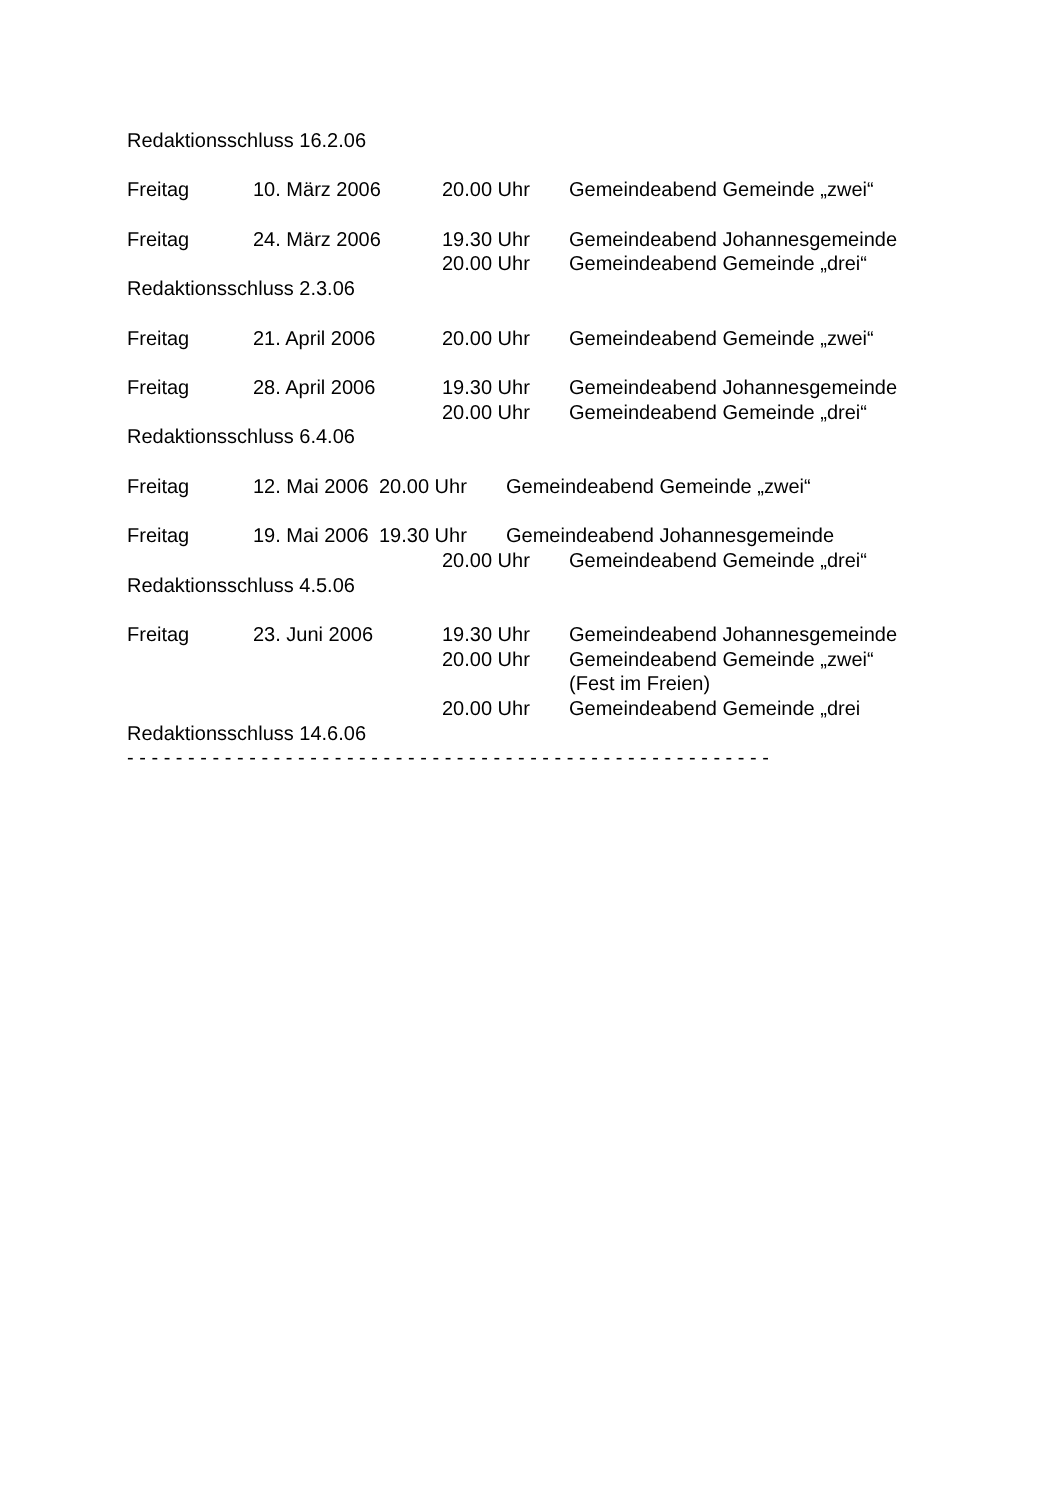Redaktionsschluss 16.2.06
Freitag 10. März 2006 20.00 Uhr Gemeindeabend Gemeinde „zwei“
Freitag 24. März 2006 19.30 Uhr Gemeindeabend Johannesgemeinde
20.00 Uhr Gemeindeabend Gemeinde „drei“
Redaktionsschluss 2.3.06
Freitag 21. April 2006 20.00 Uhr Gemeindeabend Gemeinde „zwei“
Freitag 28. April 2006 19.30 Uhr Gemeindeabend Johannesgemeinde
20.00 Uhr Gemeindeabend Gemeinde „drei“
Redaktionsschluss 6.4.06
Freitag 12. Mai 2006 20.00 Uhr Gemeindeabend Gemeinde „zwei“
Freitag 19. Mai 2006 19.30 Uhr Gemeindeabend Johannesgemeinde
20.00 Uhr Gemeindeabend Gemeinde „drei“
Redaktionsschluss 4.5.06
Freitag 23. Juni 2006 19.30 Uhr Gemeindeabend Johannesgemeinde
20.00 Uhr Gemeindeabend Gemeinde „zwei“
(Fest im Freien)
20.00 Uhr Gemeindeabend Gemeinde „drei
Redaktionsschluss 14.6.06
- - - - - - - - - - - - - - - - - - - - - - - - - - - - - - - - - - - - - - - - - - - - - - - - - - - - -